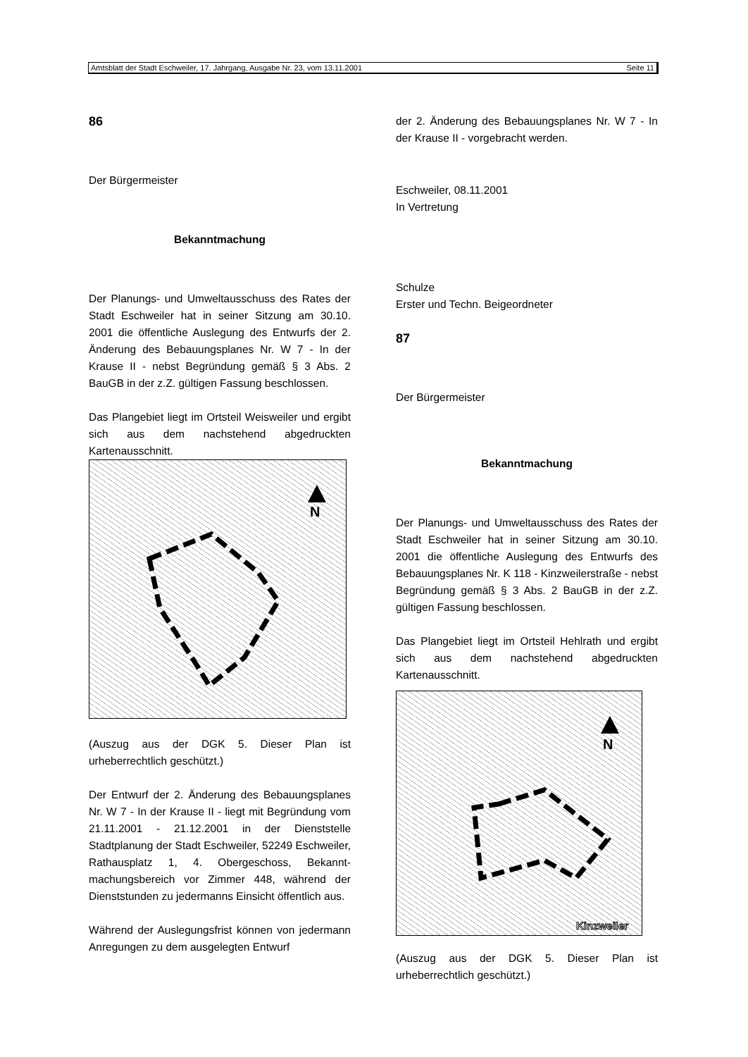Amtsblatt der Stadt Eschweiler, 17. Jahrgang, Ausgabe Nr. 23, vom 13.11.2001 Seite 11
86
Der Bürgermeister
Bekanntmachung
Der Planungs- und Umweltausschuss des Rates der Stadt Eschweiler hat in seiner Sitzung am 30.10. 2001 die öffentliche Auslegung des Entwurfs der 2. Änderung des Bebauungsplanes Nr. W 7 - In der Krause II - nebst Begründung gemäß § 3 Abs. 2 BauGB in der z.Z. gültigen Fassung beschlossen.
Das Plangebiet liegt im Ortsteil Weisweiler und ergibt sich aus dem nachstehend abgedruckten Kartenausschnitt.
N
(Auszug aus der DGK 5. Dieser Plan ist urheberrechtlich geschützt.)
Der Entwurf der 2. Änderung des Bebauungsplanes Nr. W 7 - In der Krause II - liegt mit Begründung vom 21.11.2001 - 21.12.2001 in der Dienststelle Stadtplanung der Stadt Eschweiler, 52249 Eschweiler, Rathausplatz 1, 4. Obergeschoss, Bekannt-machungsbereich vor Zimmer 448, während der Dienststunden zu jedermanns Einsicht öffentlich aus.
Während der Auslegungsfrist können von jedermann Anregungen zu dem ausgelegten Entwurf
der 2. Änderung des Bebauungsplanes Nr. W 7 - In der Krause II - vorgebracht werden.
Eschweiler, 08.11.2001
In Vertretung
Schulze
Erster und Techn. Beigeordneter
87
Der Bürgermeister
Bekanntmachung
Der Planungs- und Umweltausschuss des Rates der Stadt Eschweiler hat in seiner Sitzung am 30.10. 2001 die öffentliche Auslegung des Entwurfs des Bebauungsplanes Nr. K 118 - Kinzweilerstraße - nebst Begründung gemäß § 3 Abs. 2 BauGB in der z.Z. gültigen Fassung beschlossen.
Das Plangebiet liegt im Ortsteil Hehlrath und ergibt sich aus dem nachstehend abgedruckten Kartenausschnitt.
N
Kinzweiler
(Auszug aus der DGK 5. Dieser Plan ist urheberrechtlich geschützt.)